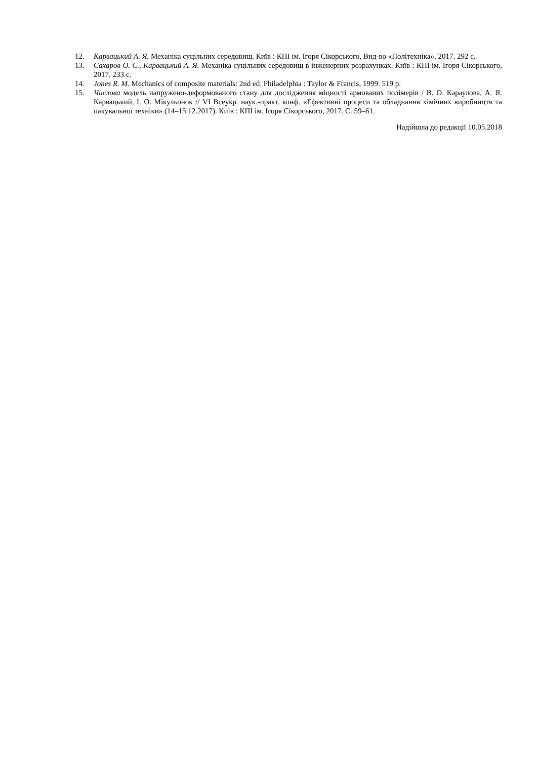12. Карвацький А. Я. Механіка суцільних середовищ. Київ : КПІ ім. Ігоря Сікорського, Вид-во «Політехніка», 2017. 292 с.
13. Сахаров О. С., Карвацький А. Я. Механіка суцільних середовищ в інженерних розрахунках. Київ : КПІ ім. Ігоря Сікорського, 2017. 233 с.
14. Jones R. M. Mechanics of composite materials: 2nd ed. Philadelphia : Taylor & Francis, 1999. 519 p.
15. Числова модель напружено-деформованого стану для дослідження міцності армованих полімерів / В. О. Караулова, А. Я. Карвацький, І. О. Мікульонок // VI Всеукр. наук.-практ. конф. «Ефективні процеси та обладнання хімічних виробництв та пакувальної техніки» (14–15.12.2017). Київ : КПІ ім. Ігоря Сікорського, 2017. С. 59–61.
Надійшла до редакції 10.05.2018